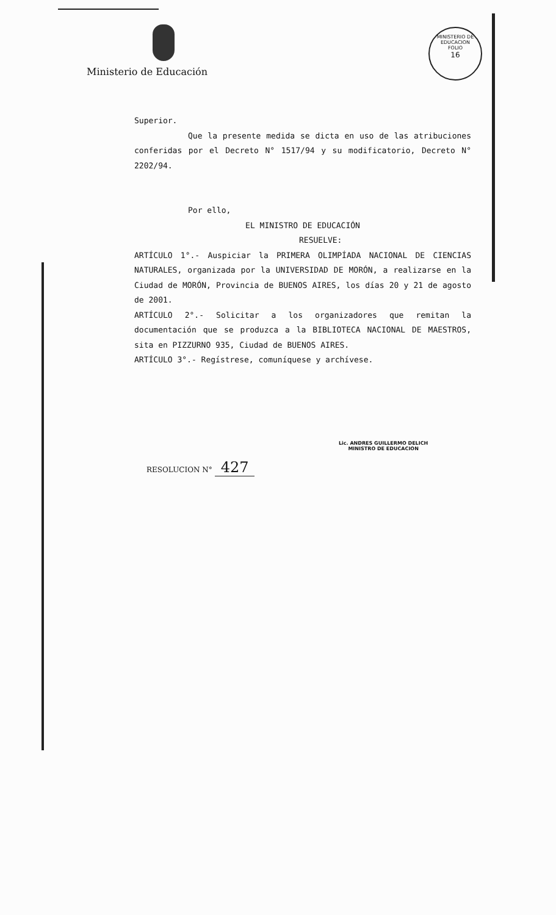Ministerio de Educación
MINISTERIO DE EDUCACION
FOLIO
16
Superior.
Que la presente medida se dicta en uso de las atribuciones conferidas por el Decreto N° 1517/94 y su modificatorio, Decreto N° 2202/94.
Por ello,
EL MINISTRO DE EDUCACIÓN
RESUELVE:
ARTÍCULO 1°.- Auspiciar la PRIMERA OLIMPÍADA NACIONAL DE CIENCIAS NATURALES, organizada por la UNIVERSIDAD DE MORÓN, a realizarse en la Ciudad de MORÓN, Provincia de BUENOS AIRES, los días 20 y 21 de agosto de 2001.
ARTÍCULO 2°.- Solicitar a los organizadores que remitan la documentación que se produzca a la BIBLIOTECA NACIONAL DE MAESTROS, sita en PIZZURNO 935, Ciudad de BUENOS AIRES.
ARTÍCULO 3°.- Regístrese, comuníquese y archívese.
Lic. ANDRES GUILLERMO DELICH
MINISTRO DE EDUCACION
RESOLUCION N° 427